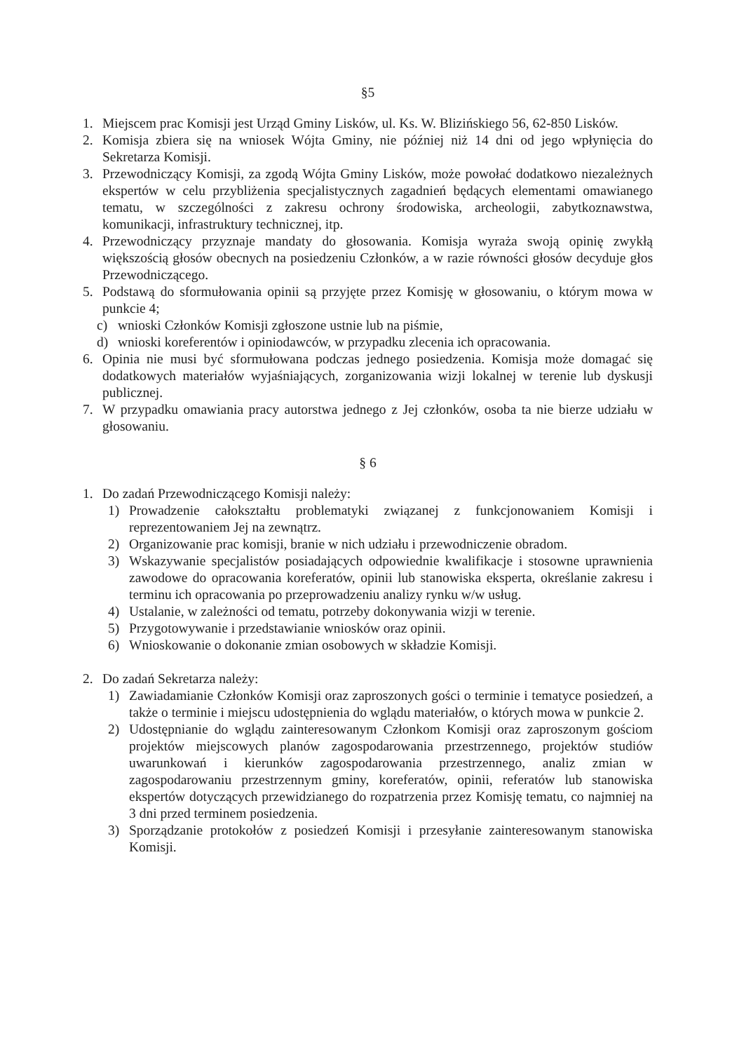§5
1. Miejscem prac Komisji jest Urząd Gminy Lisków, ul. Ks. W. Blizińskiego 56, 62-850 Lisków.
2. Komisja zbiera się na wniosek Wójta Gminy, nie później niż 14 dni od jego wpłynięcia do Sekretarza Komisji.
3. Przewodniczący Komisji, za zgodą Wójta Gminy Lisków, może powołać dodatkowo niezależnych ekspertów w celu przybliżenia specjalistycznych zagadnień będących elementami omawianego tematu, w szczególności z zakresu ochrony środowiska, archeologii, zabytkoznawstwa, komunikacji, infrastruktury technicznej, itp.
4. Przewodniczący przyznaje mandaty do głosowania. Komisja wyraża swoją opinię zwykłą większością głosów obecnych na posiedzeniu Członków, a w razie równości głosów decyduje głos Przewodniczącego.
5. Podstawą do sformułowania opinii są przyjęte przez Komisję w głosowaniu, o którym mowa w punkcie 4;
c) wnioski Członków Komisji zgłoszone ustnie lub na piśmie,
d) wnioski koreferentów i opiniodawców, w przypadku zlecenia ich opracowania.
6. Opinia nie musi być sformułowana podczas jednego posiedzenia. Komisja może domagać się dodatkowych materiałów wyjaśniających, zorganizowania wizji lokalnej w terenie lub dyskusji publicznej.
7. W przypadku omawiania pracy autorstwa jednego z Jej członków, osoba ta nie bierze udziału w głosowaniu.
§ 6
1. Do zadań Przewodniczącego Komisji należy:
1) Prowadzenie całokształtu problematyki związanej z funkcjonowaniem Komisji i reprezentowaniem Jej na zewnątrz.
2) Organizowanie prac komisji, branie w nich udziału i przewodniczenie obradom.
3) Wskazywanie specjalistów posiadających odpowiednie kwalifikacje i stosowne uprawnienia zawodowe do opracowania koreferatów, opinii lub stanowiska eksperta, określanie zakresu i terminu ich opracowania po przeprowadzeniu analizy rynku w/w usług.
4) Ustalanie, w zależności od tematu, potrzeby dokonywania wizji w terenie.
5) Przygotowywanie i przedstawianie wniosków oraz opinii.
6) Wnioskowanie o dokonanie zmian osobowych w składzie Komisji.
2. Do zadań Sekretarza należy:
1) Zawiadamianie Członków Komisji oraz zaproszonych gości o terminie i tematyce posiedzeń, a także o terminie i miejscu udostępnienia do wglądu materiałów, o których mowa w punkcie 2.
2) Udostępnianie do wglądu zainteresowanym Członkom Komisji oraz zaproszonym gościom projektów miejscowych planów zagospodarowania przestrzennego, projektów studiów uwarunkowań i kierunków zagospodarowania przestrzennego, analiz zmian w zagospodarowaniu przestrzennym gminy, koreferatów, opinii, referatów lub stanowiska ekspertów dotyczących przewidzianego do rozpatrzenia przez Komisję tematu, co najmniej na 3 dni przed terminem posiedzenia.
3) Sporządzanie protokołów z posiedzeń Komisji i przesyłanie zainteresowanym stanowiska Komisji.